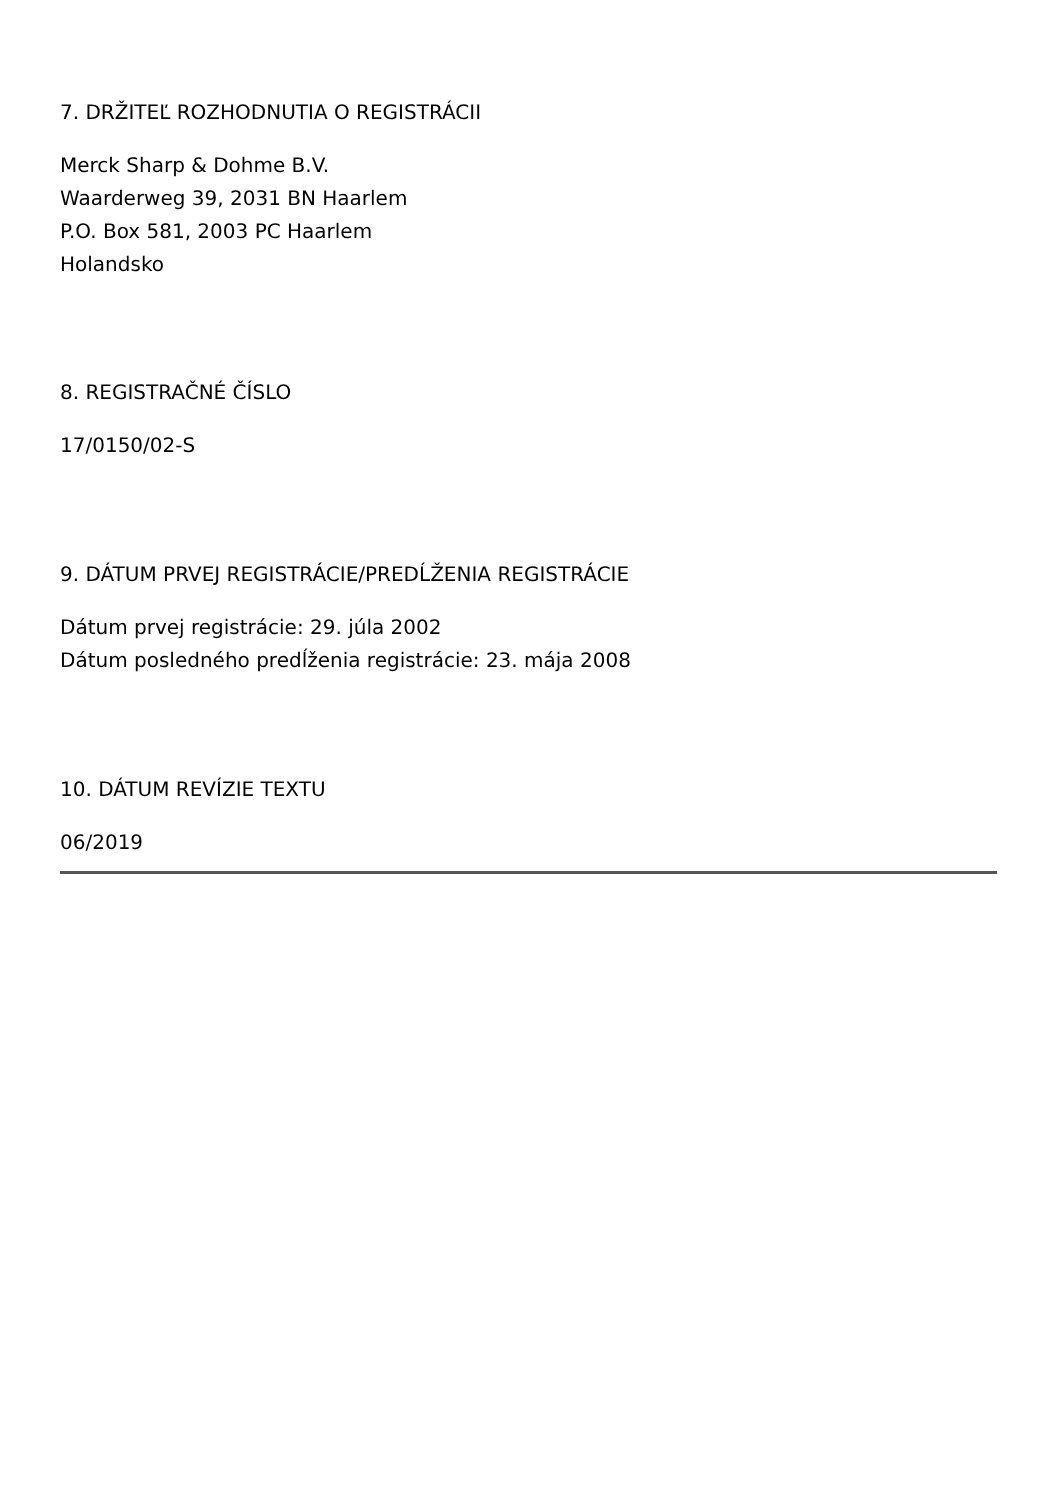7. DRŽITEĽ ROZHODNUTIA O REGISTRÁCII
Merck Sharp & Dohme B.V.
Waarderweg 39, 2031 BN Haarlem
P.O. Box 581, 2003 PC Haarlem
Holandsko
8. REGISTRAČNÉ ČÍSLO
17/0150/02-S
9. DÁTUM PRVEJ REGISTRÁCIE/PREDĹŽENIA REGISTRÁCIE
Dátum prvej registrácie: 29. júla 2002
Dátum posledného predĺženia registrácie: 23. mája 2008
10. DÁTUM REVÍZIE TEXTU
06/2019